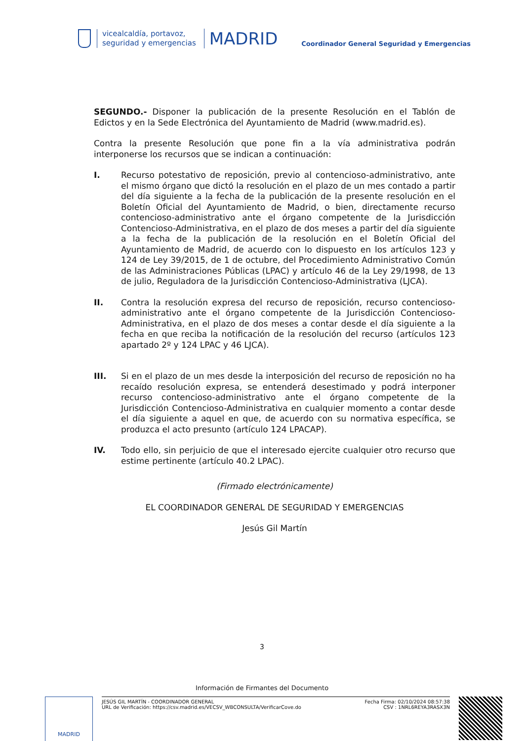vicealcaldía, portavoz,
seguridad y emergencias
MADRID
Coordinador General Seguridad y Emergencias
SEGUNDO.- Disponer la publicación de la presente Resolución en el Tablón de Edictos y en la Sede Electrónica del Ayuntamiento de Madrid (www.madrid.es).
Contra la presente Resolución que pone fin a la vía administrativa podrán interponerse los recursos que se indican a continuación:
I. Recurso potestativo de reposición, previo al contencioso-administrativo, ante el mismo órgano que dictó la resolución en el plazo de un mes contado a partir del día siguiente a la fecha de la publicación de la presente resolución en el Boletín Oficial del Ayuntamiento de Madrid, o bien, directamente recurso contencioso-administrativo ante el órgano competente de la Jurisdicción Contencioso-Administrativa, en el plazo de dos meses a partir del día siguiente a la fecha de la publicación de la resolución en el Boletín Oficial del Ayuntamiento de Madrid, de acuerdo con lo dispuesto en los artículos 123 y 124 de Ley 39/2015, de 1 de octubre, del Procedimiento Administrativo Común de las Administraciones Públicas (LPAC) y artículo 46 de la Ley 29/1998, de 13 de julio, Reguladora de la Jurisdicción Contencioso-Administrativa (LJCA).
II. Contra la resolución expresa del recurso de reposición, recurso contencioso-administrativo ante el órgano competente de la Jurisdicción Contencioso-Administrativa, en el plazo de dos meses a contar desde el día siguiente a la fecha en que reciba la notificación de la resolución del recurso (artículos 123 apartado 2º y 124 LPAC y 46 LJCA).
III. Si en el plazo de un mes desde la interposición del recurso de reposición no ha recaído resolución expresa, se entenderá desestimado y podrá interponer recurso contencioso-administrativo ante el órgano competente de la Jurisdicción Contencioso-Administrativa en cualquier momento a contar desde el día siguiente a aquel en que, de acuerdo con su normativa específica, se produzca el acto presunto (artículo 124 LPACAP).
IV. Todo ello, sin perjuicio de que el interesado ejercite cualquier otro recurso que estime pertinente (artículo 40.2 LPAC).
(Firmado electrónicamente)
EL COORDINADOR GENERAL DE SEGURIDAD Y EMERGENCIAS
Jesús Gil Martín
3
Información de Firmantes del Documento
MADRID
JESÚS GIL MARTÍN - COORDINADOR GENERAL
URL de Verificación: https://csv.madrid.es/VECSV_WBCONSULTA/VerificarCove.do
Fecha Firma: 02/10/2024 08:57:38
CSV : 1NRL6REYA3RASX3N